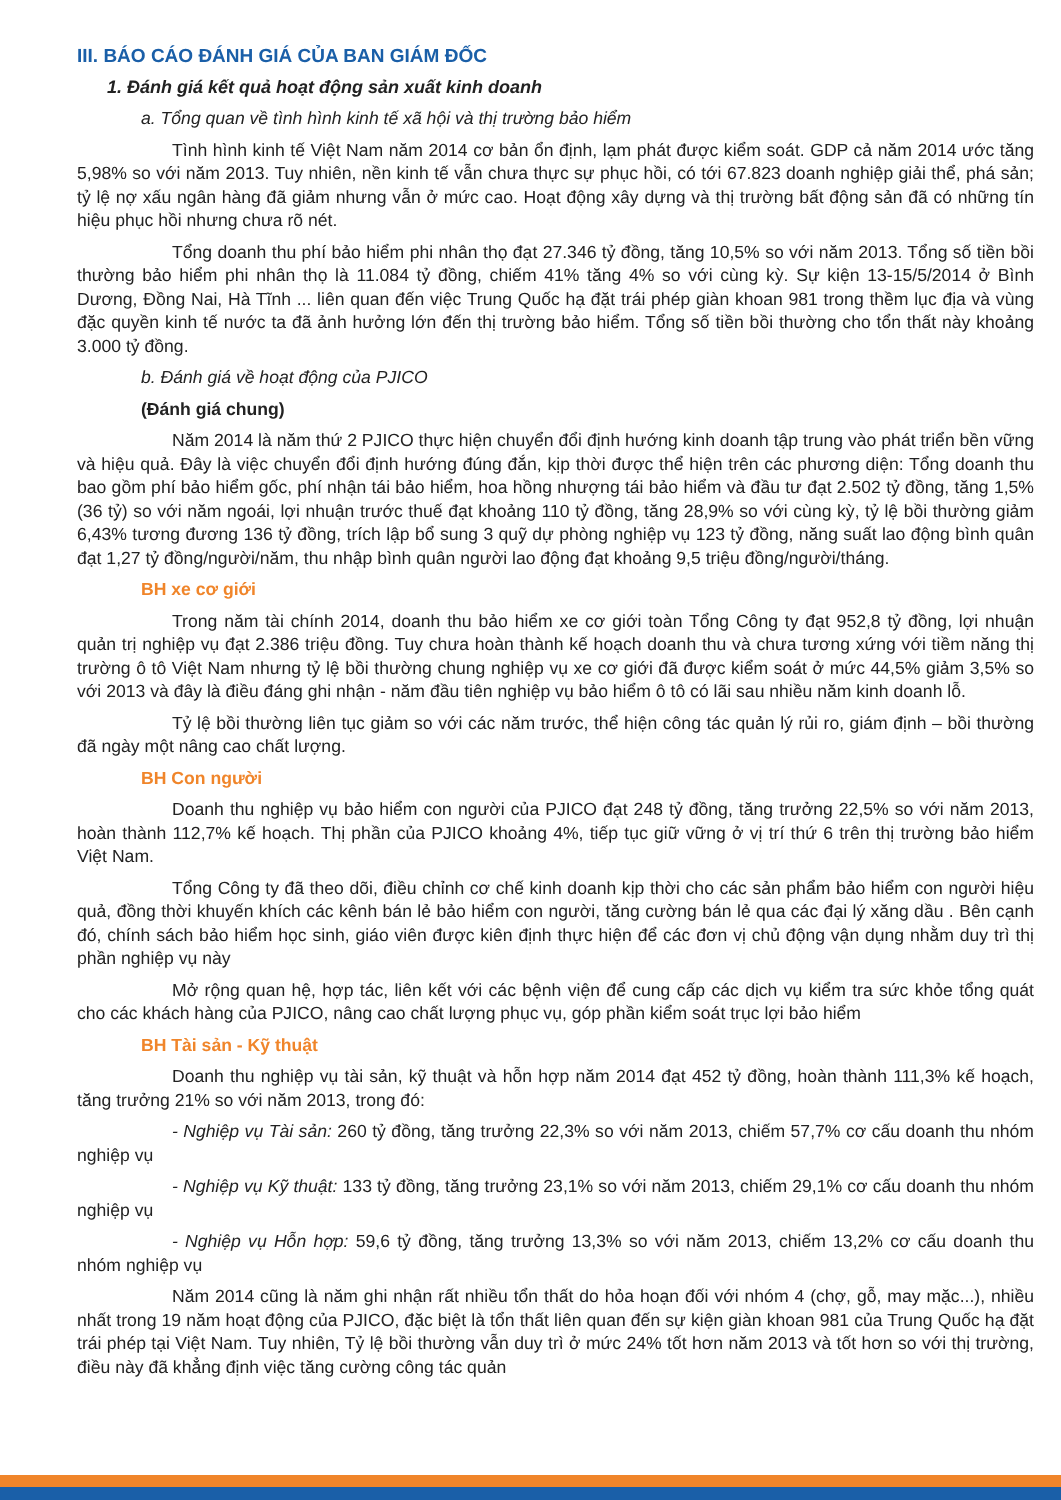III. BÁO CÁO ĐÁNH GIÁ CỦA BAN GIÁM ĐỐC
1. Đánh giá kết quả hoạt động sản xuất kinh doanh
a. Tổng quan về tình hình kinh tế xã hội và thị trường bảo hiểm
Tình hình kinh tế Việt Nam năm 2014 cơ bản ổn định, lạm phát được kiểm soát. GDP cả năm 2014 ước tăng 5,98% so với năm 2013. Tuy nhiên, nền kinh tế vẫn chưa thực sự phục hồi, có tới 67.823 doanh nghiệp giải thể, phá sản; tỷ lệ nợ xấu ngân hàng đã giảm nhưng vẫn ở mức cao. Hoạt động xây dựng và thị trường bất động sản đã có những tín hiệu phục hồi nhưng chưa rõ nét.
Tổng doanh thu phí bảo hiểm phi nhân thọ đạt 27.346 tỷ đồng, tăng 10,5% so với năm 2013. Tổng số tiền bồi thường bảo hiểm phi nhân thọ là 11.084 tỷ đồng, chiếm 41% tăng 4% so với cùng kỳ. Sự kiện 13-15/5/2014 ở Bình Dương, Đồng Nai, Hà Tĩnh ... liên quan đến việc Trung Quốc hạ đặt trái phép giàn khoan 981 trong thềm lục địa và vùng đặc quyền kinh tế nước ta đã ảnh hưởng lớn đến thị trường bảo hiểm. Tổng số tiền bồi thường cho tổn thất này khoảng 3.000 tỷ đồng.
b. Đánh giá về hoạt động của PJICO
(Đánh giá chung)
Năm 2014 là năm thứ 2 PJICO thực hiện chuyển đổi định hướng kinh doanh tập trung vào phát triển bền vững và hiệu quả. Đây là việc chuyển đổi định hướng đúng đắn, kịp thời được thể hiện trên các phương diện: Tổng doanh thu bao gồm phí bảo hiểm gốc, phí nhận tái bảo hiểm, hoa hồng nhượng tái bảo hiểm và đầu tư đạt 2.502 tỷ đồng, tăng 1,5% (36 tỷ) so với năm ngoái, lợi nhuận trước thuế đạt khoảng 110 tỷ đồng, tăng 28,9% so với cùng kỳ, tỷ lệ bồi thường giảm 6,43% tương đương 136 tỷ đồng, trích lập bổ sung 3 quỹ dự phòng nghiệp vụ 123 tỷ đồng, năng suất lao động bình quân đạt 1,27 tỷ đồng/người/năm, thu nhập bình quân người lao động đạt khoảng 9,5 triệu đồng/người/tháng.
BH xe cơ giới
Trong năm tài chính 2014, doanh thu bảo hiểm xe cơ giới toàn Tổng Công ty đạt 952,8 tỷ đồng, lợi nhuận quản trị nghiệp vụ đạt 2.386 triệu đồng. Tuy chưa hoàn thành kế hoạch doanh thu và chưa tương xứng với tiềm năng thị trường ô tô Việt Nam nhưng tỷ lệ bồi thường chung nghiệp vụ xe cơ giới đã được kiểm soát ở mức 44,5% giảm 3,5% so với 2013 và đây là điều đáng ghi nhận - năm đầu tiên nghiệp vụ bảo hiểm ô tô có lãi sau nhiều năm kinh doanh lỗ.
Tỷ lệ bồi thường liên tục giảm so với các năm trước, thể hiện công tác quản lý rủi ro, giám định – bồi thường đã ngày một nâng cao chất lượng.
BH Con người
Doanh thu nghiệp vụ bảo hiểm con người của PJICO đạt 248 tỷ đồng, tăng trưởng 22,5% so với năm 2013, hoàn thành 112,7% kế hoạch. Thị phần của PJICO khoảng 4%, tiếp tục giữ vững ở vị trí thứ 6 trên thị trường bảo hiểm Việt Nam.
Tổng Công ty đã theo dõi, điều chỉnh cơ chế kinh doanh kịp thời cho các sản phẩm bảo hiểm con người hiệu quả, đồng thời khuyến khích các kênh bán lẻ bảo hiểm con người, tăng cường bán lẻ qua các đại lý xăng dầu . Bên cạnh đó, chính sách bảo hiểm học sinh, giáo viên được kiên định thực hiện để các đơn vị chủ động vận dụng nhằm duy trì thị phần nghiệp vụ này
Mở rộng quan hệ, hợp tác, liên kết với các bệnh viện để cung cấp các dịch vụ kiểm tra sức khỏe tổng quát cho các khách hàng của PJICO, nâng cao chất lượng phục vụ, góp phần kiểm soát trục lợi bảo hiểm
BH Tài sản - Kỹ thuật
Doanh thu nghiệp vụ tài sản, kỹ thuật và hỗn hợp năm 2014 đạt 452 tỷ đồng, hoàn thành 111,3% kế hoạch, tăng trưởng 21% so với năm 2013, trong đó:
- Nghiệp vụ Tài sản: 260 tỷ đồng, tăng trưởng 22,3% so với năm 2013, chiếm 57,7% cơ cấu doanh thu nhóm nghiệp vụ
- Nghiệp vụ Kỹ thuật: 133 tỷ đồng, tăng trưởng 23,1% so với năm 2013, chiếm 29,1% cơ cấu doanh thu nhóm nghiệp vụ
- Nghiệp vụ Hỗn hợp: 59,6 tỷ đồng, tăng trưởng 13,3% so với năm 2013, chiếm 13,2% cơ cấu doanh thu nhóm nghiệp vụ
Năm 2014 cũng là năm ghi nhận rất nhiều tổn thất do hỏa hoạn đối với nhóm 4 (chợ, gỗ, may mặc...), nhiều nhất trong 19 năm hoạt động của PJICO, đặc biệt là tổn thất liên quan đến sự kiện giàn khoan 981 của Trung Quốc hạ đặt trái phép tại Việt Nam. Tuy nhiên, Tỷ lệ bồi thường vẫn duy trì ở mức 24% tốt hơn năm 2013 và tốt hơn so với thị trường, điều này đã khẳng định việc tăng cường công tác quản